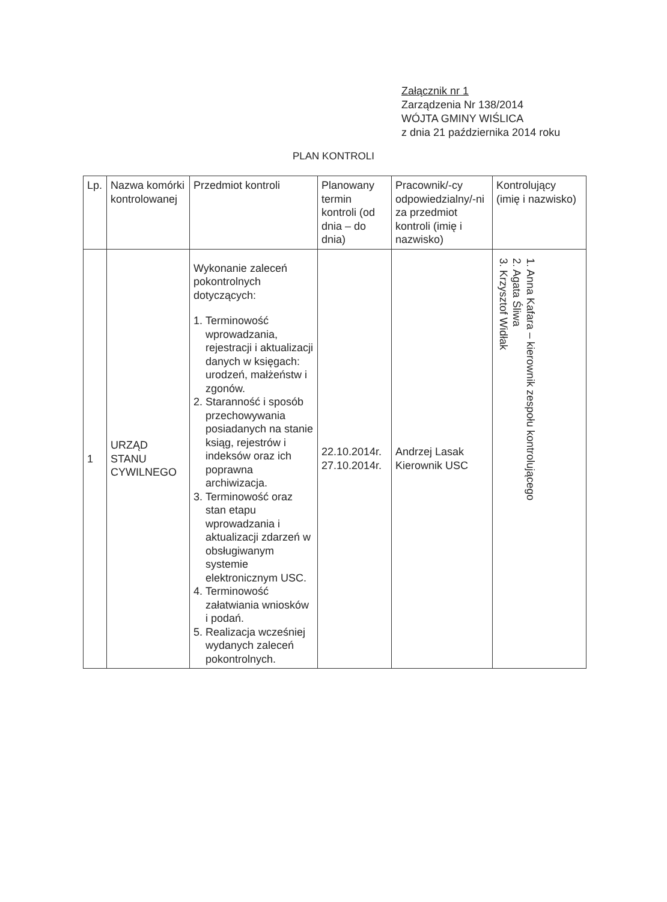Załącznik nr 1
Zarządzenia Nr 138/2014
WÓJTA GMINY WIŚLICA
z dnia 21 października 2014 roku
PLAN KONTROLI
| Lp. | Nazwa komórki kontrolowanej | Przedmiot kontroli | Planowany termin kontroli (od dnia – do dnia) | Pracownik/-cy odpowiedzialny/-ni za przedmiot kontroli (imię i nazwisko) | Kontrolujący (imię i nazwisko) |
| --- | --- | --- | --- | --- | --- |
| 1 | URZĄD STANU CYWILNEGO | Wykonanie zaleceń pokontrolnych dotyczących: 1. Terminowość wprowadzania, rejestracji i aktualizacji danych w księgach: urodzeń, małżeństw i zgonów. 2. Staranność i sposób przechowywania posiadanych na stanie ksiąg, rejestrów i indeksów oraz ich poprawna archiwizacja. 3. Terminowość oraz stan etapu wprowadzania i aktualizacji zdarzeń w obsługiwanym systemie elektronicznym USC. 4. Terminowość załatwiania wniosków i podań. 5. Realizacja wcześniej wydanych zaleceń pokontrolnych. | 22.10.2014r. 27.10.2014r. | Andrzej Lasak Kierownik USC | 1. Anna Kafara – kierownik zespołu kontrolującego 2. Agata Śliwa 3. Krzysztof Widłak |